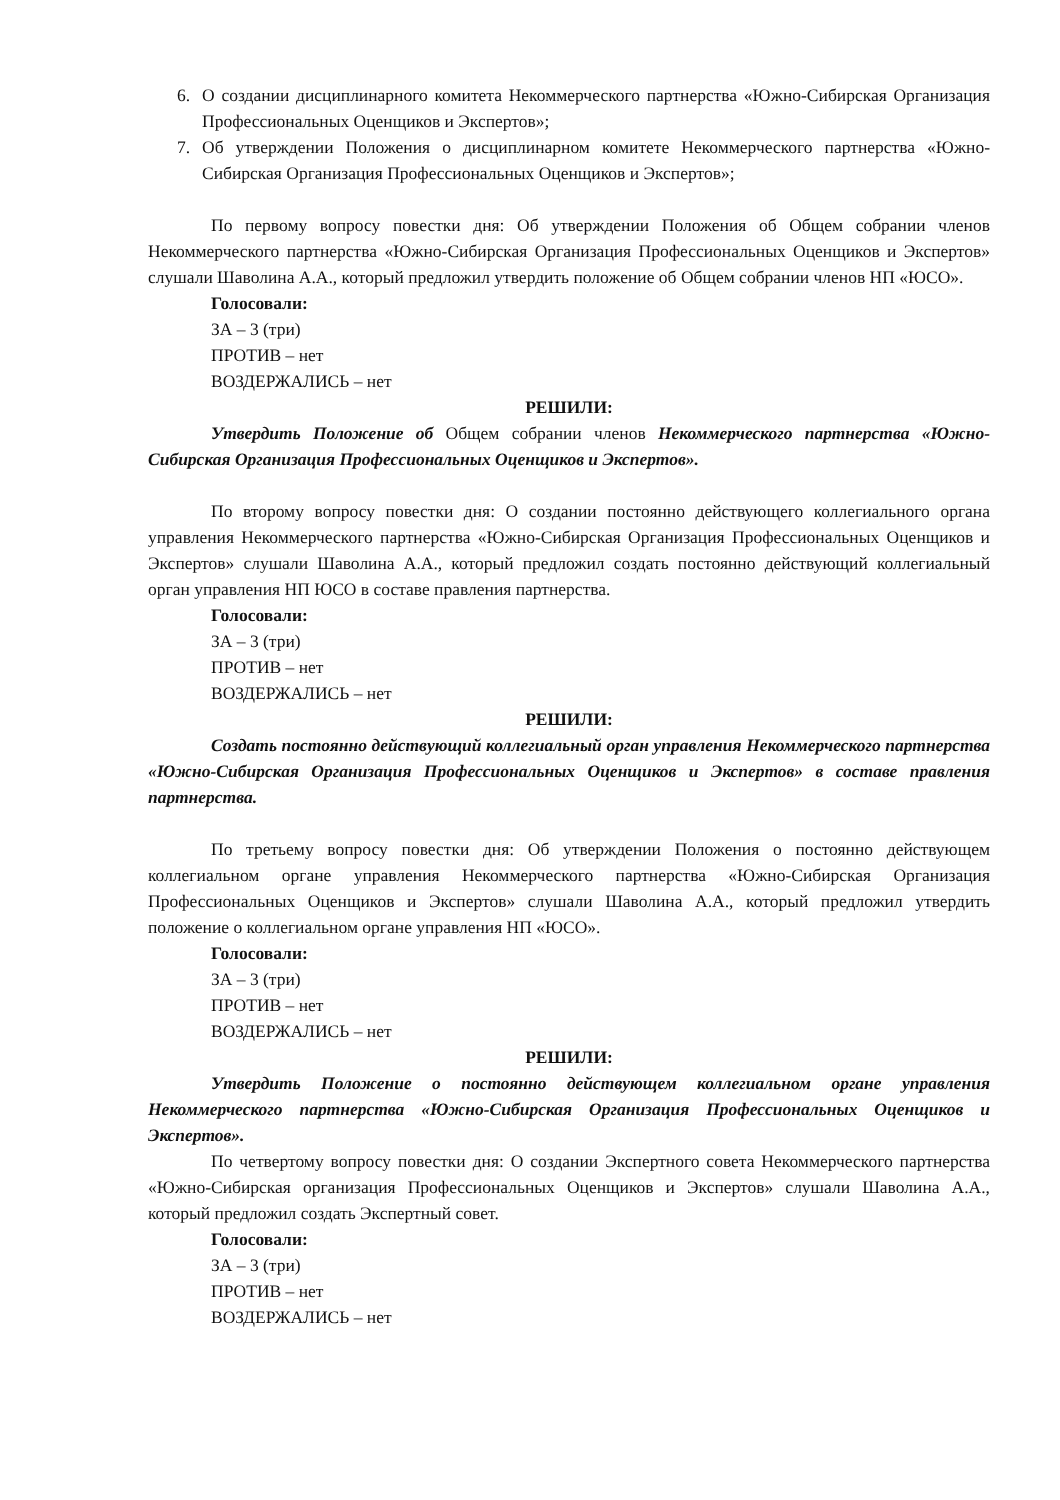6. О создании дисциплинарного комитета Некоммерческого партнерства «Южно-Сибирская Организация Профессиональных Оценщиков и Экспертов»;
7. Об утверждении Положения о дисциплинарном комитете Некоммерческого партнерства «Южно-Сибирская Организация Профессиональных Оценщиков и Экспертов»;
По первому вопросу повестки дня: Об утверждении Положения об Общем собрании членов Некоммерческого партнерства «Южно-Сибирская Организация Профессиональных Оценщиков и Экспертов» слушали Шаволина А.А., который предложил утвердить положение об Общем собрании членов НП «ЮСО».
Голосовали:
ЗА – 3 (три)
ПРОТИВ – нет
ВОЗДЕРЖАЛИСЬ – нет
РЕШИЛИ:
Утвердить Положение об Общем собрании членов Некоммерческого партнерства «Южно-Сибирская Организация Профессиональных Оценщиков и Экспертов».
По второму вопросу повестки дня: О создании постоянно действующего коллегиального органа управления Некоммерческого партнерства «Южно-Сибирская Организация Профессиональных Оценщиков и Экспертов» слушали Шаволина А.А., который предложил создать постоянно действующий коллегиальный орган управления НП ЮСО в составе правления партнерства.
Голосовали:
ЗА – 3 (три)
ПРОТИВ – нет
ВОЗДЕРЖАЛИСЬ – нет
РЕШИЛИ:
Создать постоянно действующий коллегиальный орган управления Некоммерческого партнерства «Южно-Сибирская Организация Профессиональных Оценщиков и Экспертов» в составе правления партнерства.
По третьему вопросу повестки дня: Об утверждении Положения о постоянно действующем коллегиальном органе управления Некоммерческого партнерства «Южно-Сибирская Организация Профессиональных Оценщиков и Экспертов» слушали Шаволина А.А., который предложил утвердить положение о коллегиальном органе управления НП «ЮСО».
Голосовали:
ЗА – 3 (три)
ПРОТИВ – нет
ВОЗДЕРЖАЛИСЬ – нет
РЕШИЛИ:
Утвердить Положение о постоянно действующем коллегиальном органе управления Некоммерческого партнерства «Южно-Сибирская Организация Профессиональных Оценщиков и Экспертов».
По четвертому вопросу повестки дня: О создании Экспертного совета Некоммерческого партнерства «Южно-Сибирская организация Профессиональных Оценщиков и Экспертов» слушали Шаволина А.А., который предложил создать Экспертный совет.
Голосовали:
ЗА – 3 (три)
ПРОТИВ – нет
ВОЗДЕРЖАЛИСЬ – нет